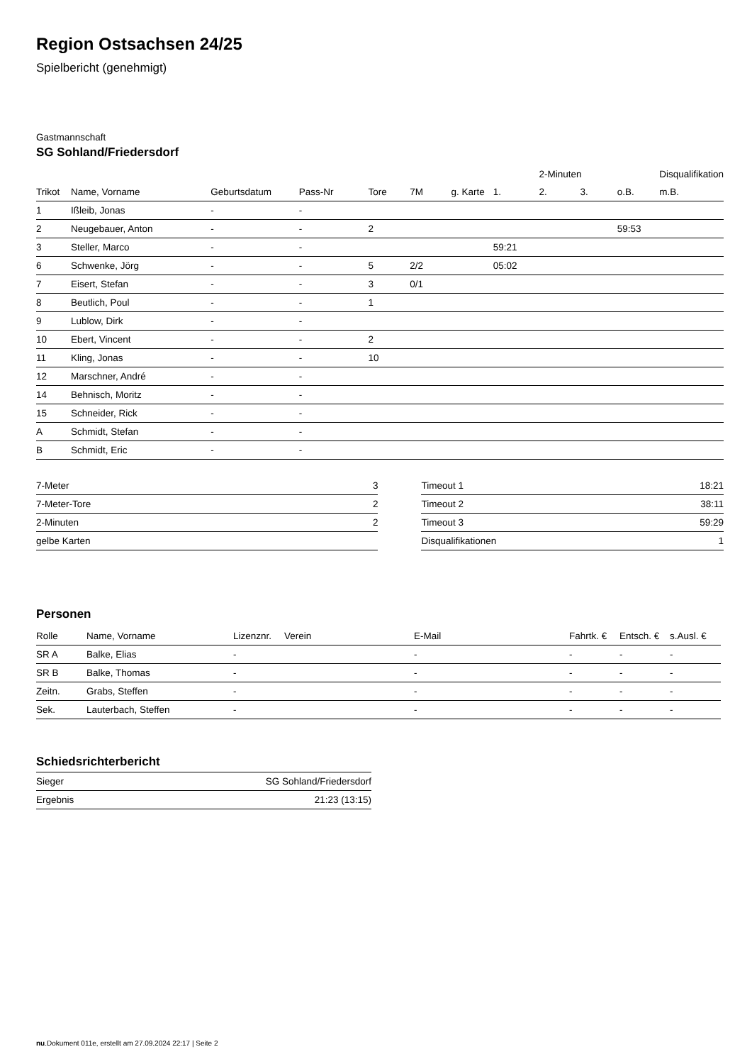Region Ostsachsen 24/25
Spielbericht (genehmigt)
Gastmannschaft
SG Sohland/Friedersdorf
| | | | | | | | | 2-Minuten | | | Disqualifikation |
| --- | --- | --- | --- | --- | --- | --- | --- | --- | --- | --- | --- |
| Trikot | Name, Vorname | Geburtsdatum | Pass-Nr | Tore | 7M | g. Karte | 1. | 2. | 3. | o.B. | m.B. |
| 1 | Ißleib, Jonas | - | - | | | | | | | | |
| 2 | Neugebauer, Anton | - | - | 2 | | | | | | 59:53 | |
| 3 | Steller, Marco | - | - | | | | 59:21 | | | | |
| 6 | Schwenke, Jörg | - | - | 5 | 2/2 | | 05:02 | | | | |
| 7 | Eisert, Stefan | - | - | 3 | 0/1 | | | | | | |
| 8 | Beutlich, Poul | - | - | 1 | | | | | | | |
| 9 | Lublow, Dirk | - | - | | | | | | | | |
| 10 | Ebert, Vincent | - | - | 2 | | | | | | | |
| 11 | Kling, Jonas | - | - | 10 | | | | | | | |
| 12 | Marschner, André | - | - | | | | | | | | |
| 14 | Behnisch, Moritz | - | - | | | | | | | | |
| 15 | Schneider, Rick | - | - | | | | | | | | |
| A | Schmidt, Stefan | - | - | | | | | | | | |
| B | Schmidt, Eric | - | - | | | | | | | | |
| 7-Meter | 3 |
| 7-Meter-Tore | 2 |
| 2-Minuten | 2 |
| gelbe Karten | |
| Timeout 1 | 18:21 |
| Timeout 2 | 38:11 |
| Timeout 3 | 59:29 |
| Disqualifikationen | 1 |
Personen
| Rolle | Name, Vorname | Lizenznr. | Verein | E-Mail | Fahrtk. € | Entsch. € | s.Ausl. € |
| --- | --- | --- | --- | --- | --- | --- | --- |
| SR A | Balke, Elias | - | | - | - | - | - |
| SR B | Balke, Thomas | - | | - | - | - | - |
| Zeitn. | Grabs, Steffen | - | | - | - | - | - |
| Sek. | Lauterbach, Steffen | - | | - | - | - | - |
Schiedsrichterbericht
| Sieger | SG Sohland/Friedersdorf |
| Ergebnis | 21:23 (13:15) |
nu.Dokument 011e, erstellt am 27.09.2024 22:17 | Seite 2